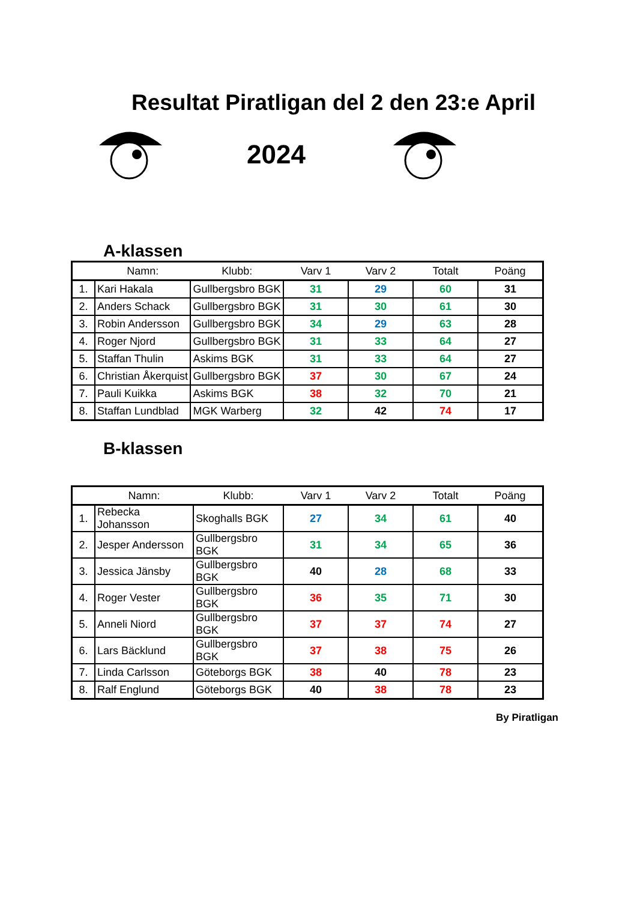Resultat Piratligan del 2 den 23:e April
2024
A-klassen
| | Namn: | Klubb: | Varv 1 | Varv 2 | Totalt | Poäng |
| --- | --- | --- | --- | --- | --- | --- |
| 1. | Kari Hakala | Gullbergsbro BGK | 31 | 29 | 60 | 31 |
| 2. | Anders Schack | Gullbergsbro BGK | 31 | 30 | 61 | 30 |
| 3. | Robin Andersson | Gullbergsbro BGK | 34 | 29 | 63 | 28 |
| 4. | Roger Njord | Gullbergsbro BGK | 31 | 33 | 64 | 27 |
| 5. | Staffan Thulin | Askims BGK | 31 | 33 | 64 | 27 |
| 6. | Christian Åkerquist | Gullbergsbro BGK | 37 | 30 | 67 | 24 |
| 7. | Pauli Kuikka | Askims BGK | 38 | 32 | 70 | 21 |
| 8. | Staffan Lundblad | MGK Warberg | 32 | 42 | 74 | 17 |
B-klassen
| | Namn: | Klubb: | Varv 1 | Varv 2 | Totalt | Poäng |
| --- | --- | --- | --- | --- | --- | --- |
| 1. | Rebecka Johansson | Skoghalls BGK | 27 | 34 | 61 | 40 |
| 2. | Jesper Andersson | Gullbergsbro BGK | 31 | 34 | 65 | 36 |
| 3. | Jessica Jänsby | Gullbergsbro BGK | 40 | 28 | 68 | 33 |
| 4. | Roger Vester | Gullbergsbro BGK | 36 | 35 | 71 | 30 |
| 5. | Anneli Niord | Gullbergsbro BGK | 37 | 37 | 74 | 27 |
| 6. | Lars Bäcklund | Gullbergsbro BGK | 37 | 38 | 75 | 26 |
| 7. | Linda Carlsson | Göteborgs BGK | 38 | 40 | 78 | 23 |
| 8. | Ralf Englund | Göteborgs BGK | 40 | 38 | 78 | 23 |
By Piratligan